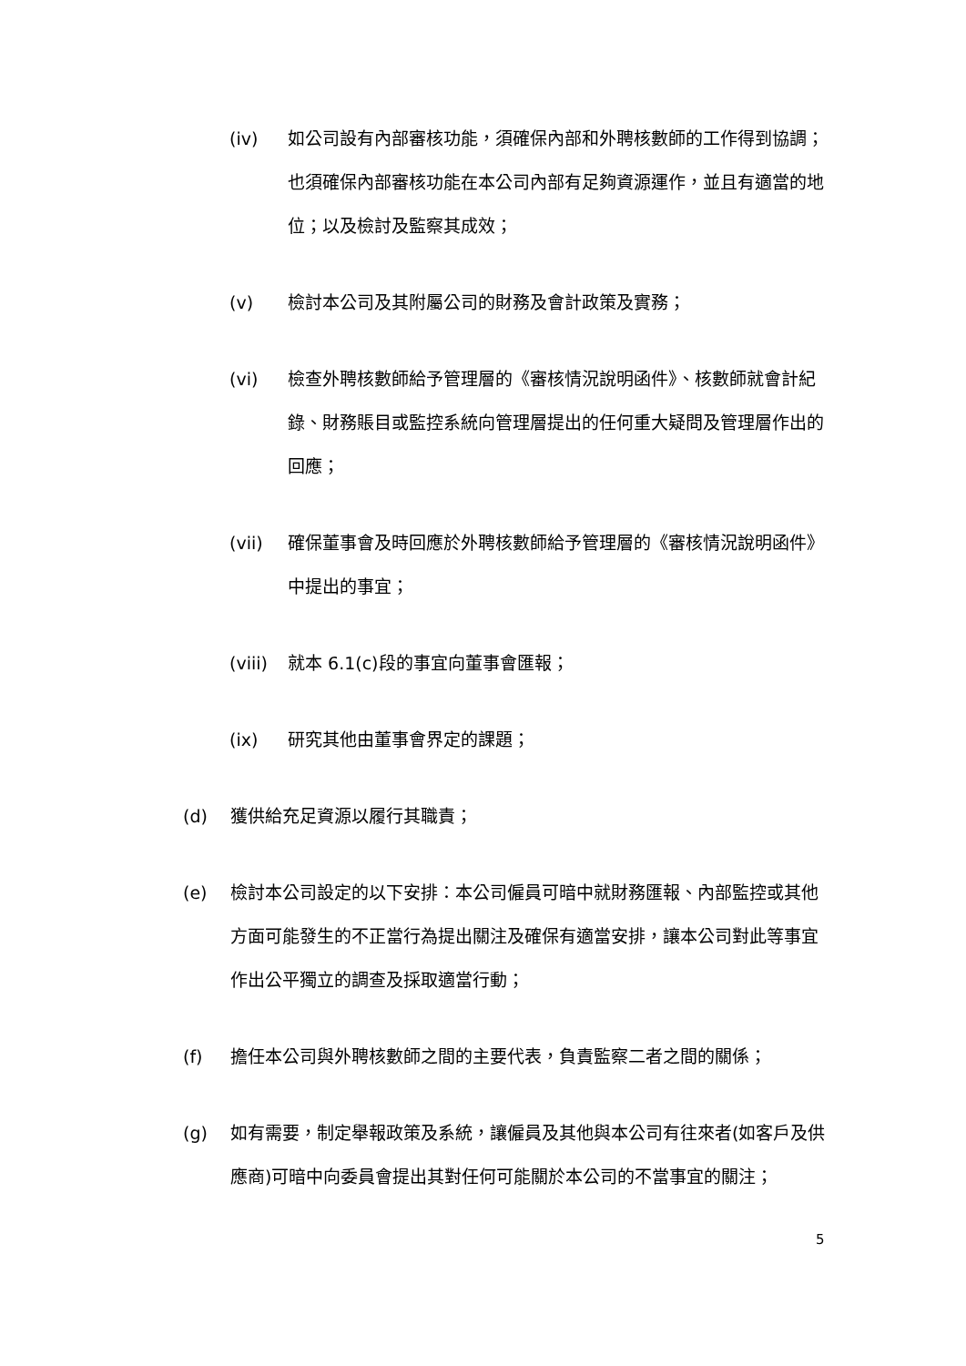(iv) 如公司設有內部審核功能，須確保內部和外聘核數師的工作得到協調；也須確保內部審核功能在本公司內部有足夠資源運作，並且有適當的地位；以及檢討及監察其成效；
(v) 檢討本公司及其附屬公司的財務及會計政策及實務；
(vi) 檢查外聘核數師給予管理層的《審核情況說明函件》、核數師就會計紀錄、財務賬目或監控系統向管理層提出的任何重大疑問及管理層作出的回應；
(vii) 確保董事會及時回應於外聘核數師給予管理層的《審核情況說明函件》中提出的事宜；
(viii) 就本 6.1(c)段的事宜向董事會匯報；
(ix) 研究其他由董事會界定的課題；
(d) 獲供給充足資源以履行其職責；
(e) 檢討本公司設定的以下安排：本公司僱員可暗中就財務匯報、內部監控或其他方面可能發生的不正當行為提出關注及確保有適當安排，讓本公司對此等事宜作出公平獨立的調查及採取適當行動；
(f) 擔任本公司與外聘核數師之間的主要代表，負責監察二者之間的關係；
(g) 如有需要，制定舉報政策及系統，讓僱員及其他與本公司有往來者(如客戶及供應商)可暗中向委員會提出其對任何可能關於本公司的不當事宜的關注；
5